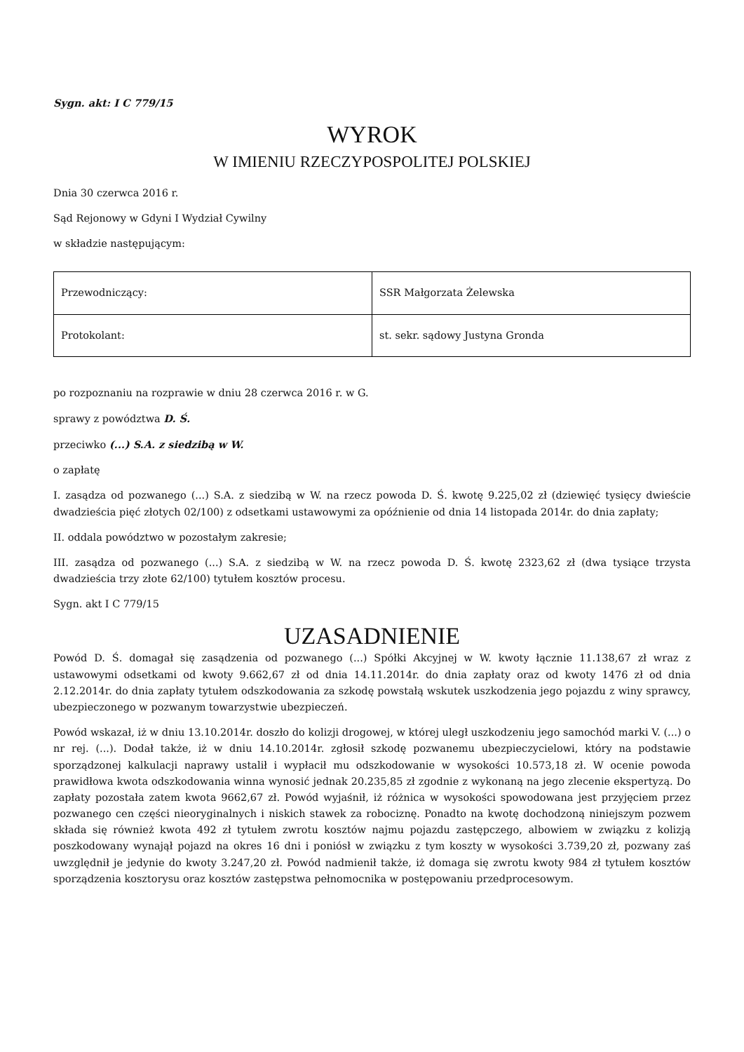Sygn. akt: I C 779/15
WYROK
W IMIENIU RZECZYPOSPOLITEJ POLSKIEJ
Dnia 30 czerwca 2016 r.
Sąd Rejonowy w Gdyni I Wydział Cywilny
w składzie następującym:
| Przewodniczący: | SSR Małgorzata Żelewska |
| Protokolant: | st. sekr. sądowy Justyna Gronda |
po rozpoznaniu na rozprawie w dniu 28 czerwca 2016 r. w G.
sprawy z powództwa D. Ś.
przeciwko (...) S.A. z siedzibą w W.
o zapłatę
I. zasądza od pozwanego (...) S.A. z siedzibą w W. na rzecz powoda D. Ś. kwotę 9.225,02 zł (dziewięć tysięcy dwieście dwadzieścia pięć złotych 02/100) z odsetkami ustawowymi za opóźnienie od dnia 14 listopada 2014r. do dnia zapłaty;
II. oddala powództwo w pozostałym zakresie;
III. zasądza od pozwanego (...) S.A. z siedzibą w W. na rzecz powoda D. Ś. kwotę 2323,62 zł (dwa tysiące trzysta dwadzieścia trzy złote 62/100) tytułem kosztów procesu.
Sygn. akt I C 779/15
UZASADNIENIE
Powód D. Ś. domagał się zasądzenia od pozwanego (...) Spółki Akcyjnej w W. kwoty łącznie 11.138,67 zł wraz z ustawowymi odsetkami od kwoty 9.662,67 zł od dnia 14.11.2014r. do dnia zapłaty oraz od kwoty 1476 zł od dnia 2.12.2014r. do dnia zapłaty tytułem odszkodowania za szkodę powstałą wskutek uszkodzenia jego pojazdu z winy sprawcy, ubezpieczonego w pozwanym towarzystwie ubezpieczeń.
Powód wskazał, iż w dniu 13.10.2014r. doszło do kolizji drogowej, w której uległ uszkodzeniu jego samochód marki V. (...) o nr rej. (...). Dodał także, iż w dniu 14.10.2014r. zgłosił szkodę pozwanemu ubezpieczycielowi, który na podstawie sporządzonej kalkulacji naprawy ustalił i wypłacił mu odszkodowanie w wysokości 10.573,18 zł. W ocenie powoda prawidłowa kwota odszkodowania winna wynosić jednak 20.235,85 zł zgodnie z wykonaną na jego zlecenie ekspertyzą. Do zapłaty pozostała zatem kwota 9662,67 zł. Powód wyjaśnił, iż różnica w wysokości spowodowana jest przyjęciem przez pozwanego cen części nieoryginalnych i niskich stawek za robociznę. Ponadto na kwotę dochodzoną niniejszym pozwem składa się również kwota 492 zł tytułem zwrotu kosztów najmu pojazdu zastępczego, albowiem w związku z kolizją poszkodowany wynajął pojazd na okres 16 dni i poniósł w związku z tym koszty w wysokości 3.739,20 zł, pozwany zaś uwzględnił je jedynie do kwoty 3.247,20 zł. Powód nadmienił także, iż domaga się zwrotu kwoty 984 zł tytułem kosztów sporządzenia kosztorysu oraz kosztów zastępstwa pełnomocnika w postępowaniu przedprocesowym.